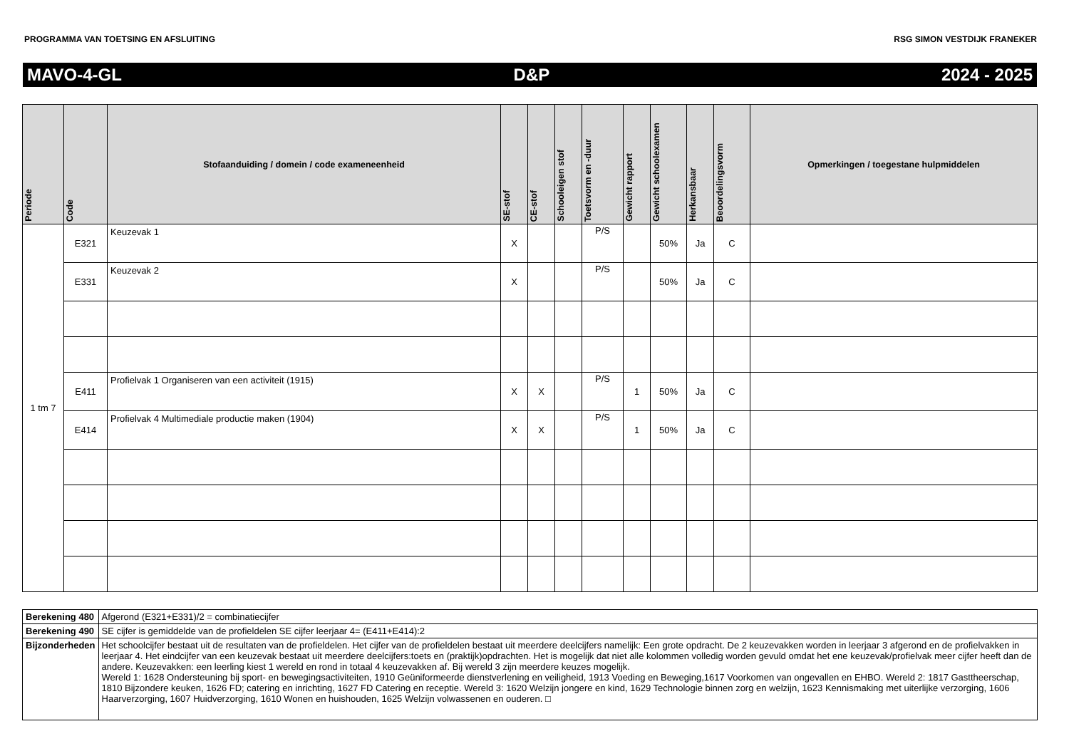PROGRAMMA VAN TOETSING EN AFSLUITING RSG SIMON VESTDIJK FRANEKER
MAVO-4-GL D&P 2024 - 2025
| Periode | Code | Stofaanduiding / domein / code exameneenheid | SE-stof | CE-stof | Schooleigen stof | Toetsvorm en -duur | Gewicht rapport | Gewicht schoolexamen | Herkansbaar | Beoordelingsvorm | Opmerkingen / toegestane hulpmiddelen |
| --- | --- | --- | --- | --- | --- | --- | --- | --- | --- | --- | --- |
| 1 tm 7 | E321 | Keuzevak 1 | X | | | P/S | | 50% | Ja | C | |
| | E331 | Keuzevak 2 | X | | | P/S | | 50% | Ja | C | |
| | E411 | Profielvak 1 Organiseren van een activiteit (1915) | X | X | | P/S | 1 | 50% | Ja | C | |
| | E414 | Profielvak 4 Multimediale productie maken (1904) | X | X | | P/S | 1 | 50% | Ja | C | |
| Berekening 480 | Afgerond (E321+E331)/2 = combinatiecijfer |
| Berekening 490 | SE cijfer is gemiddelde van de profieldelen SE cijfer leerjaar 4= (E411+E414):2 |
| Bijzonderheden | Het schoolcijfer bestaat uit de resultaten van de profieldelen. Het cijfer van de profieldelen bestaat uit meerdere deelcijfers namelijk: Een grote opdracht. De 2 keuzevakken worden in leerjaar 3 afgerond en de profielvakken in leerjaar 4. Het eindcijfer van een keuzevak bestaat uit meerdere deelcijfers:toets en (praktijk)opdrachten. Het is mogelijk dat niet alle kolommen volledig worden gevuld omdat het ene keuzevak/profielvak meer cijfer heeft dan de andere. Keuzevakken: een leerling kiest 1 wereld en rond in totaal 4 keuzevakken af. Bij wereld 3 zijn meerdere keuzes mogelijk. Wereld 1: 1628 Ondersteuning bij sport- en bewegingsactiviteiten, 1910 Geüniformeerde dienstverlening en veiligheid, 1913 Voeding en Beweging,1617 Voorkomen van ongevallen en EHBO. Wereld 2: 1817 Gasttheerschap, 1810 Bijzondere keuken, 1626 FD; catering en inrichting, 1627 FD Catering en receptie. Wereld 3: 1620 Welzijn jongere en kind, 1629 Technologie binnen zorg en welzijn, 1623 Kennismaking met uiterlijke verzorging, 1606 Haarverzorging, 1607 Huidverzorging, 1610 Wonen en huishouden, 1625 Welzijn volwassenen en ouderen. □ |